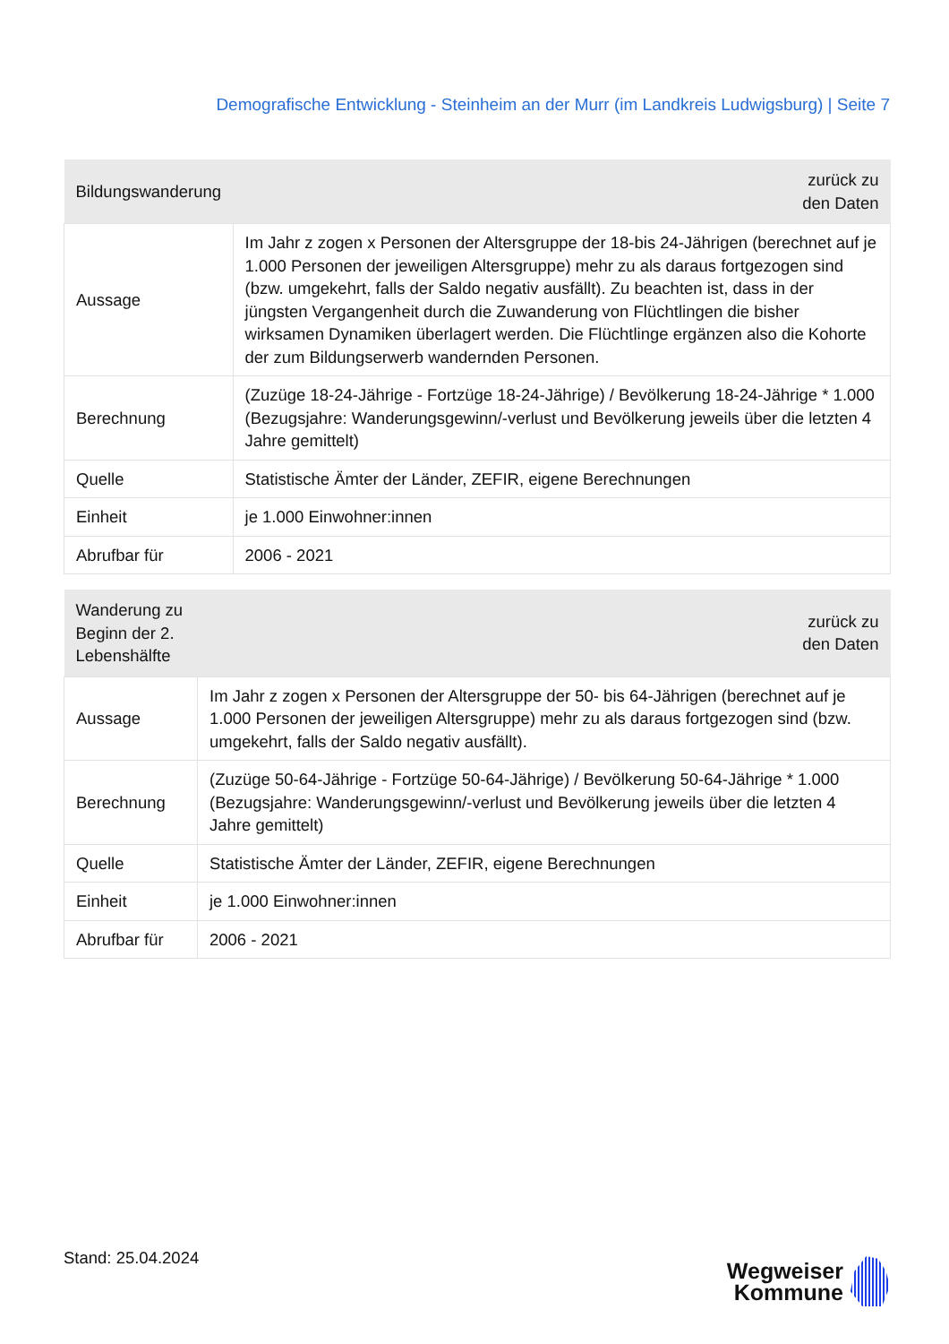Demografische Entwicklung - Steinheim an der Murr (im Landkreis Ludwigsburg) | Seite 7
| Bildungswanderung | zurück zu den Daten |
| --- | --- |
| Aussage | Im Jahr z zogen x Personen der Altersgruppe der 18-bis 24-Jährigen (berechnet auf je 1.000 Personen der jeweiligen Altersgruppe) mehr zu als daraus fortgezogen sind (bzw. umgekehrt, falls der Saldo negativ ausfällt). Zu beachten ist, dass in der jüngsten Vergangenheit durch die Zuwanderung von Flüchtlingen die bisher wirksamen Dynamiken überlagert werden. Die Flüchtlinge ergänzen also die Kohorte der zum Bildungserwerb wandernden Personen. |
| Berechnung | (Zuzüge 18-24-Jährige - Fortzüge 18-24-Jährige) / Bevölkerung 18-24-Jährige * 1.000 (Bezugsjahre: Wanderungsgewinn/-verlust und Bevölkerung jeweils über die letzten 4 Jahre gemittelt) |
| Quelle | Statistische Ämter der Länder, ZEFIR, eigene Berechnungen |
| Einheit | je 1.000 Einwohner:innen |
| Abrufbar für | 2006 - 2021 |
| Wanderung zu Beginn der 2. Lebenshälfte | zurück zu den Daten |
| --- | --- |
| Aussage | Im Jahr z zogen x Personen der Altersgruppe der 50- bis 64-Jährigen (berechnet auf je 1.000 Personen der jeweiligen Altersgruppe) mehr zu als daraus fortgezogen sind (bzw. umgekehrt, falls der Saldo negativ ausfällt). |
| Berechnung | (Zuzüge 50-64-Jährige - Fortzüge 50-64-Jährige) / Bevölkerung 50-64-Jährige * 1.000 (Bezugsjahre: Wanderungsgewinn/-verlust und Bevölkerung jeweils über die letzten 4 Jahre gemittelt) |
| Quelle | Statistische Ämter der Länder, ZEFIR, eigene Berechnungen |
| Einheit | je 1.000 Einwohner:innen |
| Abrufbar für | 2006 - 2021 |
Stand: 25.04.2024
Wegweiser
Kommune